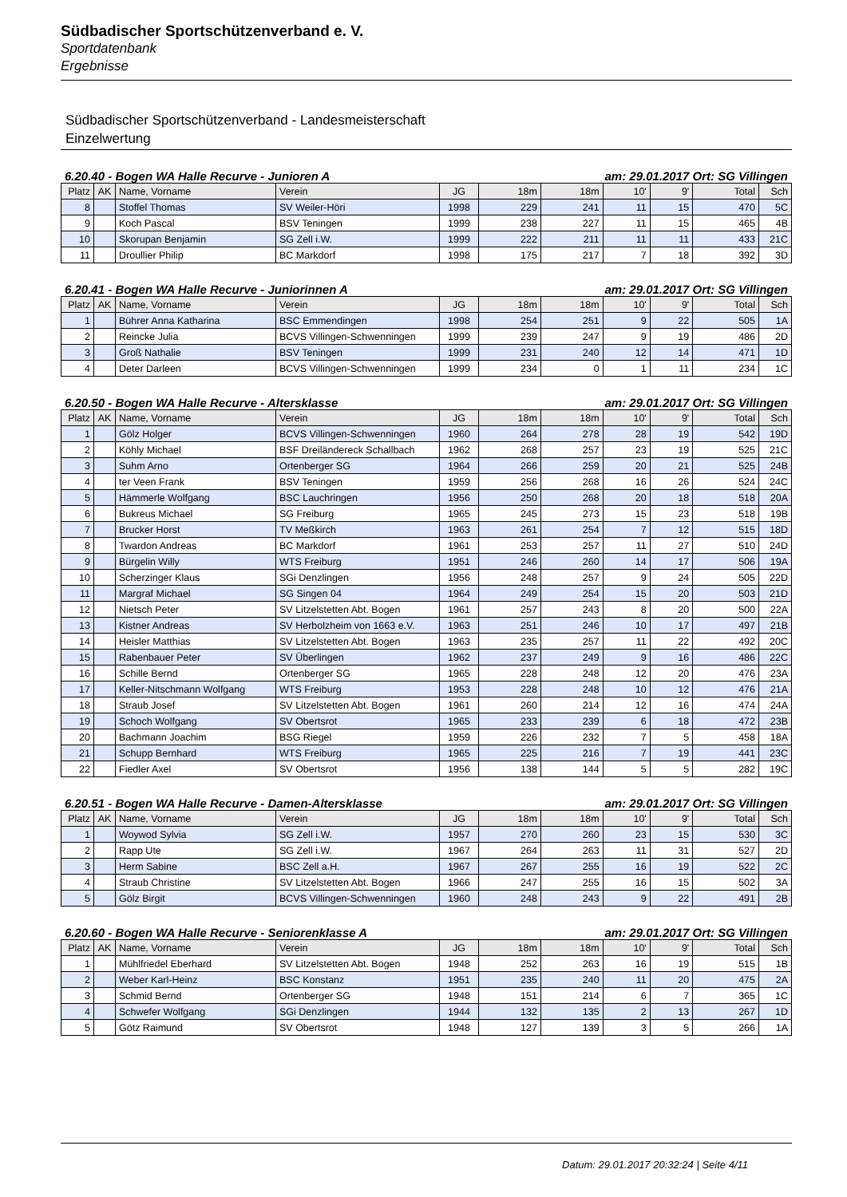Südbadischer Sportschützenverband e. V.
Sportdatenbank
Ergebnisse
Südbadischer Sportschützenverband - Landesmeisterschaft
Einzelwertung
6.20.40 - Bogen WA Halle Recurve - Junioren A am: 29.01.2017 Ort: SG Villingen
| Platz | AK | Name, Vorname | Verein | JG | 18m | 18m | 10' | 9' | Total | Sch |
| --- | --- | --- | --- | --- | --- | --- | --- | --- | --- | --- |
| 8 | | Stoffel Thomas | SV Weiler-Höri | 1998 | 229 | 241 | 11 | 15 | 470 | 5C |
| 9 | | Koch Pascal | BSV Teningen | 1999 | 238 | 227 | 11 | 15 | 465 | 4B |
| 10 | | Skorupan Benjamin | SG Zell i.W. | 1999 | 222 | 211 | 11 | 11 | 433 | 21C |
| 11 | | Droullier Philip | BC Markdorf | 1998 | 175 | 217 | 7 | 18 | 392 | 3D |
6.20.41 - Bogen WA Halle Recurve - Juniorinnen A am: 29.01.2017 Ort: SG Villingen
| Platz | AK | Name, Vorname | Verein | JG | 18m | 18m | 10' | 9' | Total | Sch |
| --- | --- | --- | --- | --- | --- | --- | --- | --- | --- | --- |
| 1 | | Bührer Anna Katharina | BSC Emmendingen | 1998 | 254 | 251 | 9 | 22 | 505 | 1A |
| 2 | | Reincke Julia | BCVS Villingen-Schwenningen | 1999 | 239 | 247 | 9 | 19 | 486 | 2D |
| 3 | | Groß Nathalie | BSV Teningen | 1999 | 231 | 240 | 12 | 14 | 471 | 1D |
| 4 | | Deter Darleen | BCVS Villingen-Schwenningen | 1999 | 234 | 0 | 1 | 11 | 234 | 1C |
6.20.50 - Bogen WA Halle Recurve - Altersklasse am: 29.01.2017 Ort: SG Villingen
| Platz | AK | Name, Vorname | Verein | JG | 18m | 18m | 10' | 9' | Total | Sch |
| --- | --- | --- | --- | --- | --- | --- | --- | --- | --- | --- |
| 1 | | Gölz Holger | BCVS Villingen-Schwenningen | 1960 | 264 | 278 | 28 | 19 | 542 | 19D |
| 2 | | Köhly Michael | BSF Dreiländereck Schallbach | 1962 | 268 | 257 | 23 | 19 | 525 | 21C |
| 3 | | Suhm Arno | Ortenberger SG | 1964 | 266 | 259 | 20 | 21 | 525 | 24B |
| 4 | | ter Veen Frank | BSV Teningen | 1959 | 256 | 268 | 16 | 26 | 524 | 24C |
| 5 | | Hämmerle Wolfgang | BSC Lauchringen | 1956 | 250 | 268 | 20 | 18 | 518 | 20A |
| 6 | | Bukreus Michael | SG Freiburg | 1965 | 245 | 273 | 15 | 23 | 518 | 19B |
| 7 | | Brucker Horst | TV Meßkirch | 1963 | 261 | 254 | 7 | 12 | 515 | 18D |
| 8 | | Twardon Andreas | BC Markdorf | 1961 | 253 | 257 | 11 | 27 | 510 | 24D |
| 9 | | Bürgelin Willy | WTS Freiburg | 1951 | 246 | 260 | 14 | 17 | 506 | 19A |
| 10 | | Scherzinger Klaus | SGi Denzlingen | 1956 | 248 | 257 | 9 | 24 | 505 | 22D |
| 11 | | Margraf Michael | SG Singen 04 | 1964 | 249 | 254 | 15 | 20 | 503 | 21D |
| 12 | | Nietsch Peter | SV Litzelstetten Abt. Bogen | 1961 | 257 | 243 | 8 | 20 | 500 | 22A |
| 13 | | Kistner Andreas | SV Herbolzheim von 1663 e.V. | 1963 | 251 | 246 | 10 | 17 | 497 | 21B |
| 14 | | Heisler Matthias | SV Litzelstetten Abt. Bogen | 1963 | 235 | 257 | 11 | 22 | 492 | 20C |
| 15 | | Rabenbauer Peter | SV Überlingen | 1962 | 237 | 249 | 9 | 16 | 486 | 22C |
| 16 | | Schille Bernd | Ortenberger SG | 1965 | 228 | 248 | 12 | 20 | 476 | 23A |
| 17 | | Keller-Nitschmann Wolfgang | WTS Freiburg | 1953 | 228 | 248 | 10 | 12 | 476 | 21A |
| 18 | | Straub Josef | SV Litzelstetten Abt. Bogen | 1961 | 260 | 214 | 12 | 16 | 474 | 24A |
| 19 | | Schoch Wolfgang | SV Obertsrot | 1965 | 233 | 239 | 6 | 18 | 472 | 23B |
| 20 | | Bachmann Joachim | BSG Riegel | 1959 | 226 | 232 | 7 | 5 | 458 | 18A |
| 21 | | Schupp Bernhard | WTS Freiburg | 1965 | 225 | 216 | 7 | 19 | 441 | 23C |
| 22 | | Fiedler Axel | SV Obertsrot | 1956 | 138 | 144 | 5 | 5 | 282 | 19C |
6.20.51 - Bogen WA Halle Recurve - Damen-Altersklasse am: 29.01.2017 Ort: SG Villingen
| Platz | AK | Name, Vorname | Verein | JG | 18m | 18m | 10' | 9' | Total | Sch |
| --- | --- | --- | --- | --- | --- | --- | --- | --- | --- | --- |
| 1 | | Woywod Sylvia | SG Zell i.W. | 1957 | 270 | 260 | 23 | 15 | 530 | 3C |
| 2 | | Rapp Ute | SG Zell i.W. | 1967 | 264 | 263 | 11 | 31 | 527 | 2D |
| 3 | | Herm Sabine | BSC Zell a.H. | 1967 | 267 | 255 | 16 | 19 | 522 | 2C |
| 4 | | Straub Christine | SV Litzelstetten Abt. Bogen | 1966 | 247 | 255 | 16 | 15 | 502 | 3A |
| 5 | | Gölz Birgit | BCVS Villingen-Schwenningen | 1960 | 248 | 243 | 9 | 22 | 491 | 2B |
6.20.60 - Bogen WA Halle Recurve - Seniorenklasse A am: 29.01.2017 Ort: SG Villingen
| Platz | AK | Name, Vorname | Verein | JG | 18m | 18m | 10' | 9' | Total | Sch |
| --- | --- | --- | --- | --- | --- | --- | --- | --- | --- | --- |
| 1 | | Mühlfriedel Eberhard | SV Litzelstetten Abt. Bogen | 1948 | 252 | 263 | 16 | 19 | 515 | 1B |
| 2 | | Weber Karl-Heinz | BSC Konstanz | 1951 | 235 | 240 | 11 | 20 | 475 | 2A |
| 3 | | Schmid Bernd | Ortenberger SG | 1948 | 151 | 214 | 6 | 7 | 365 | 1C |
| 4 | | Schwefer Wolfgang | SGi Denzlingen | 1944 | 132 | 135 | 2 | 13 | 267 | 1D |
| 5 | | Götz Raimund | SV Obertsrot | 1948 | 127 | 139 | 3 | 5 | 266 | 1A |
Datum: 29.01.2017 20:32:24 | Seite 4/11